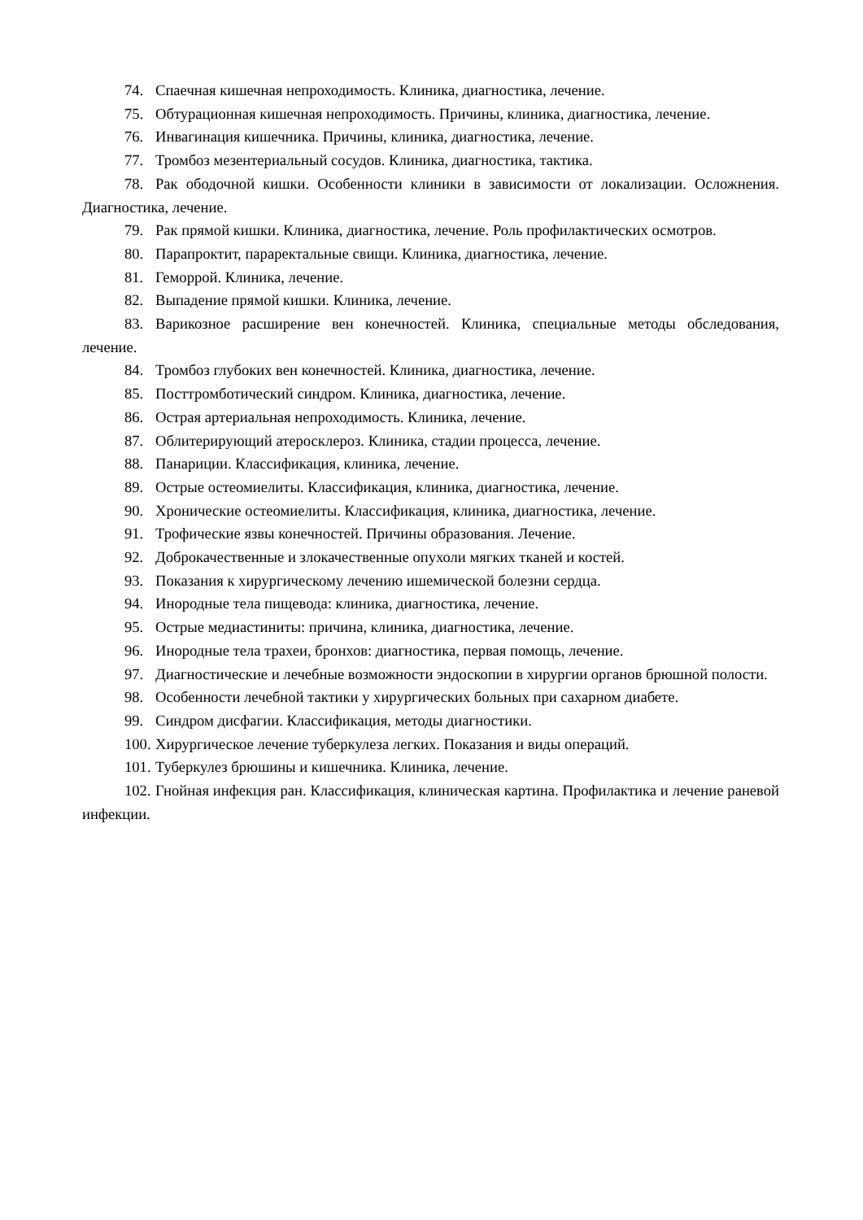74. Спаечная кишечная непроходимость. Клиника, диагностика, лечение.
75. Обтурационная кишечная непроходимость. Причины, клиника, диагностика, лечение.
76. Инвагинация кишечника. Причины, клиника, диагностика, лечение.
77. Тромбоз мезентериальный сосудов. Клиника, диагностика, тактика.
78. Рак ободочной кишки. Особенности клиники в зависимости от локализации. Осложнения. Диагностика, лечение.
79. Рак прямой кишки. Клиника, диагностика, лечение. Роль профилактических осмотров.
80. Парапроктит, параректальные свищи. Клиника, диагностика, лечение.
81. Геморрой. Клиника, лечение.
82. Выпадение прямой кишки. Клиника, лечение.
83. Варикозное расширение вен конечностей. Клиника, специальные методы обследования, лечение.
84. Тромбоз глубоких вен конечностей. Клиника, диагностика, лечение.
85. Посттромботический синдром. Клиника, диагностика, лечение.
86. Острая артериальная непроходимость. Клиника, лечение.
87. Облитерирующий атеросклероз. Клиника, стадии процесса, лечение.
88. Панариции. Классификация, клиника, лечение.
89. Острые остеомиелиты. Классификация, клиника, диагностика, лечение.
90. Хронические остеомиелиты. Классификация, клиника, диагностика, лечение.
91. Трофические язвы конечностей. Причины образования. Лечение.
92. Доброкачественные и злокачественные опухоли мягких тканей и костей.
93. Показания к хирургическому лечению ишемической болезни сердца.
94. Инородные тела пищевода: клиника, диагностика, лечение.
95. Острые медиастиниты: причина, клиника, диагностика, лечение.
96. Инородные тела трахеи, бронхов: диагностика, первая помощь, лечение.
97. Диагностические и лечебные возможности эндоскопии в хирургии органов брюшной полости.
98. Особенности лечебной тактики у хирургических больных при сахарном диабете.
99. Синдром дисфагии. Классификация, методы диагностики.
100. Хирургическое лечение туберкулеза легких. Показания и виды операций.
101. Туберкулез брюшины и кишечника. Клиника, лечение.
102. Гнойная инфекция ран. Классификация, клиническая картина. Профилактика и лечение раневой инфекции.